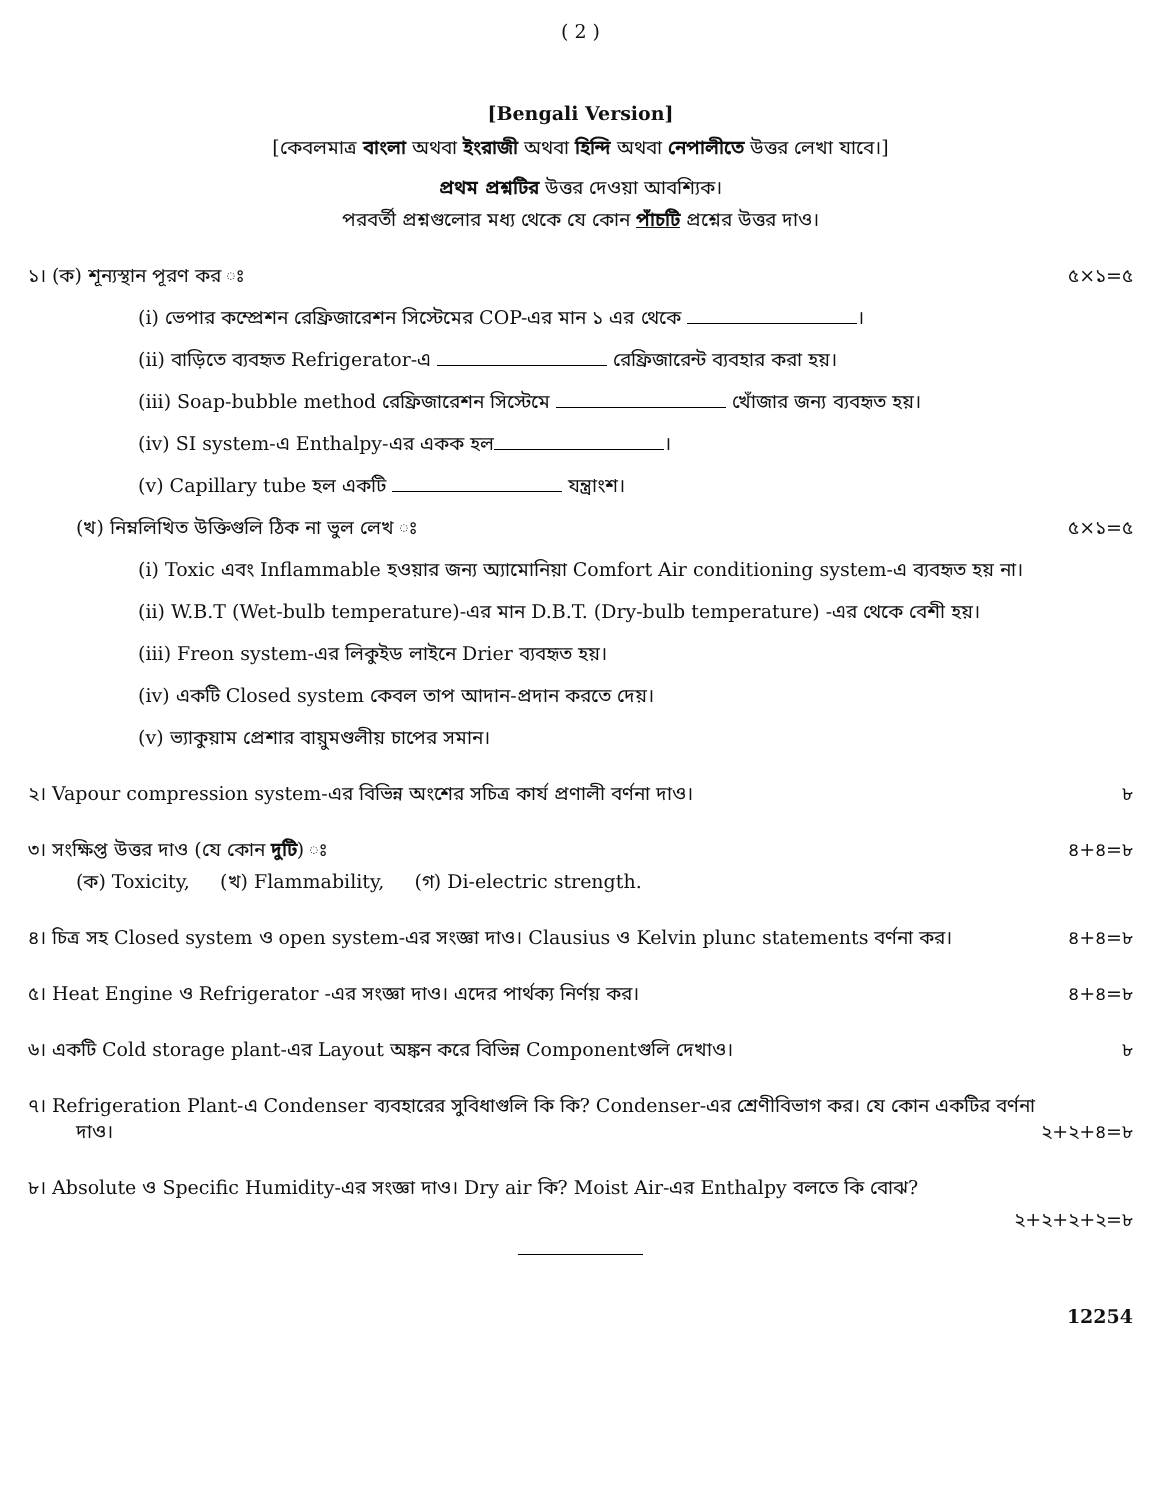( 2 )
[Bengali Version]
[কেবলমাত্র বাংলা অথবা ইংরাজী অথবা হিন্দি অথবা নেপালীতে উত্তর লেখা যাবে।]
প্রথম প্রশ্নটির উত্তর দেওয়া আবশ্যিক।
পরবর্তী প্রশ্নগুলোর মধ্য থেকে যে কোন পাঁচটি প্রশ্নের উত্তর দাও।
১। (ক) শূন্যস্থান পূরণ কর ঃ ৫×১=৫
(i) ভেপার কম্প্রেশন রেফ্রিজারেশন সিস্টেমের COP-এর মান ১ এর থেকে ।
(ii) বাড়িতে ব্যবহৃত Refrigerator-এ রেফ্রিজারেন্ট ব্যবহার করা হয়।
(iii) Soap-bubble method রেফ্রিজারেশন সিস্টেমে খোঁজার জন্য ব্যবহৃত হয়।
(iv) SI system-এ Enthalpy-এর একক হল ।
(v) Capillary tube হল একটি যন্ত্রাংশ।
(খ) নিম্নলিখিত উক্তিগুলি ঠিক না ভুল লেখ ঃ ৫×১=৫
(i) Toxic এবং Inflammable হওয়ার জন্য অ্যামোনিয়া Comfort Air conditioning system-এ ব্যবহৃত হয় না।
(ii) W.B.T (Wet-bulb temperature)-এর মান D.B.T. (Dry-bulb temperature) -এর থেকে বেশী হয়।
(iii) Freon system-এর লিকুইড লাইনে Drier ব্যবহৃত হয়।
(iv) একটি Closed system কেবল তাপ আদান-প্রদান করতে দেয়।
(v) ভ্যাকুয়াম প্রেশার বায়ুমণ্ডলীয় চাপের সমান।
২। Vapour compression system-এর বিভিন্ন অংশের সচিত্র কার্য প্রণালী বর্ণনা দাও। ৮
৩। সংক্ষিপ্ত উত্তর দাও (যে কোন দুটি) ঃ ৪+৪=৮
(ক) Toxicity, (খ) Flammability, (গ) Di-electric strength.
৪। চিত্র সহ Closed system ও open system-এর সংজ্ঞা দাও। Clausius ও Kelvin plunc statements বর্ণনা কর। ৪+৪=৮
৫। Heat Engine ও Refrigerator -এর সংজ্ঞা দাও। এদের পার্থক্য নির্ণয় কর। ৪+৪=৮
৬। একটি Cold storage plant-এর Layout অঙ্কন করে বিভিন্ন Componentগুলি দেখাও। ৮
৭। Refrigeration Plant-এ Condenser ব্যবহারের সুবিধাগুলি কি কি? Condenser-এর শ্রেণীবিভাগ কর। যে কোন একটির বর্ণনা
দাও। ২+২+৪=৮
৮। Absolute ও Specific Humidity-এর সংজ্ঞা দাও। Dry air কি? Moist Air-এর Enthalpy বলতে কি বোঝ?
২+২+২+২=৮
12254